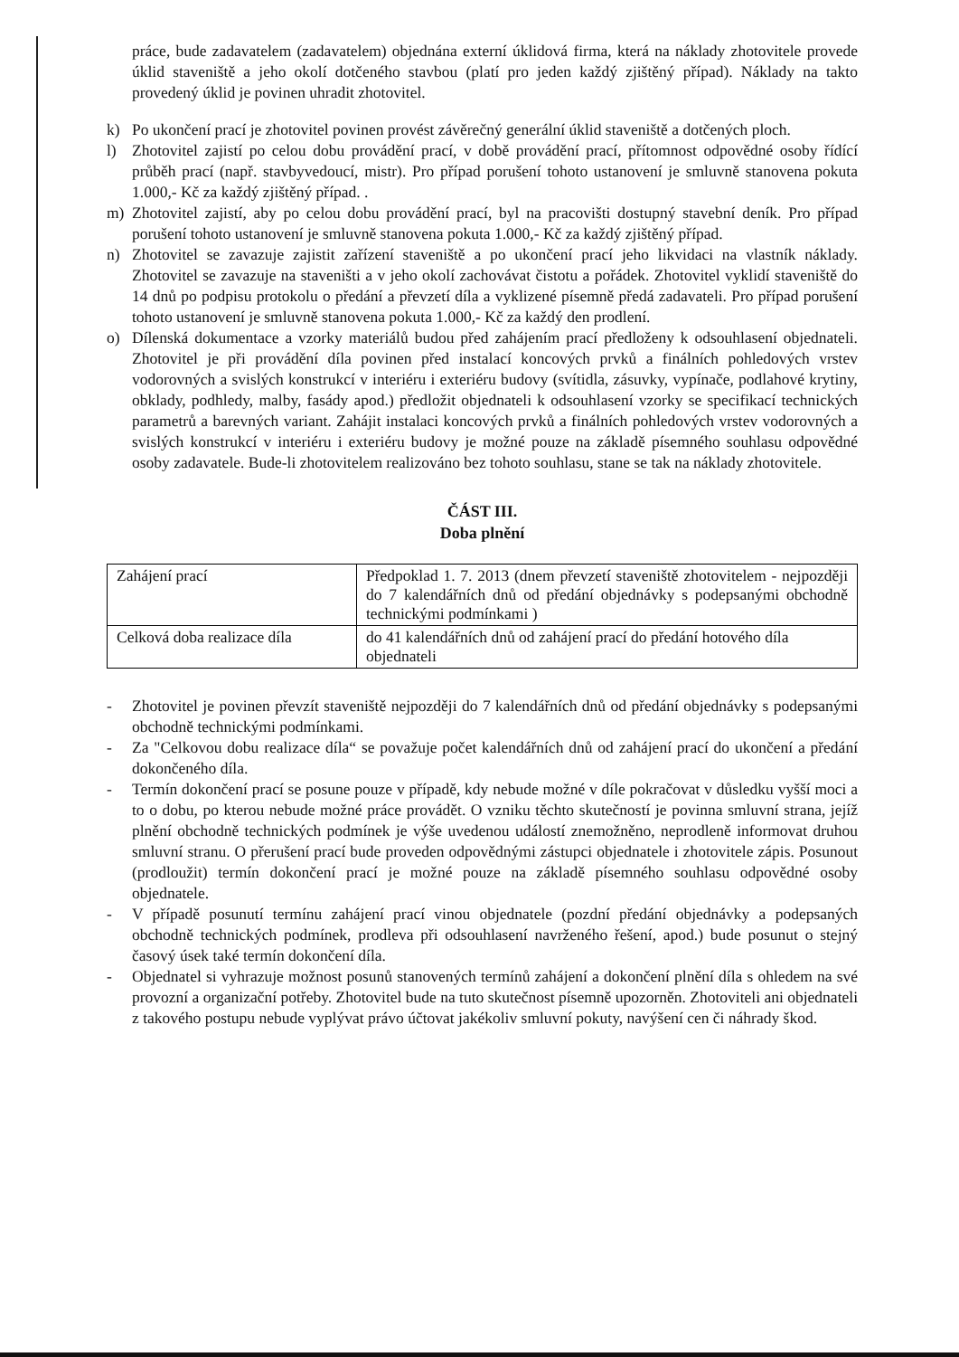práce, bude zadavatelem (zadavatelem) objednána externí úklidová firma, která na náklady zhotovitele provede úklid staveniště a jeho okolí dotčeného stavbou (platí pro jeden každý zjištěný případ). Náklady na takto provedený úklid je povinen uhradit zhotovitel.
k) Po ukončení prací je zhotovitel povinen provést závěrečný generální úklid staveniště a dotčených ploch.
l) Zhotovitel zajistí po celou dobu provádění prací, v době provádění prací, přítomnost odpovědné osoby řídící průběh prací (např. stavbyvedoucí, mistr). Pro případ porušení tohoto ustanovení je smluvně stanovena pokuta 1.000,- Kč za každý zjištěný případ. .
m) Zhotovitel zajistí, aby po celou dobu provádění prací, byl na pracovišti dostupný stavební deník. Pro případ porušení tohoto ustanovení je smluvně stanovena pokuta 1.000,- Kč za každý zjištěný případ.
n) Zhotovitel se zavazuje zajistit zařízení staveniště a po ukončení prací jeho likvidaci na vlastník náklady. Zhotovitel se zavazuje na staveništi a v jeho okolí zachovávat čistotu a pořádek. Zhotovitel vyklidí staveniště do 14 dnů po podpisu protokolu o předání a převzetí díla a vyklizené písemně předá zadavateli. Pro případ porušení tohoto ustanovení je smluvně stanovena pokuta 1.000,- Kč za každý den prodlení.
o) Dílenská dokumentace a vzorky materiálů budou před zahájením prací předloženy k odsouhlasení objednateli. Zhotovitel je při provádění díla povinen před instalací koncových prvků a finálních pohledových vrstev vodorovných a svislých konstrukcí v interiéru i exteriéru budovy (svítidla, zásuvky, vypínače, podlahové krytiny, obklady, podhledy, malby, fasády apod.) předložit objednateli k odsouhlasení vzorky se specifikací technických parametrů a barevných variant. Zahájit instalaci koncových prvků a finálních pohledových vrstev vodorovných a svislých konstrukcí v interiéru i exteriéru budovy je možné pouze na základě písemného souhlasu odpovědné osoby zadavatele. Bude-li zhotovitelem realizováno bez tohoto souhlasu, stane se tak na náklady zhotovitele.
ČÁST III.
Doba plnění
| Zahájení prací | Předpoklad 1. 7. 2013 (dnem převzetí staveniště zhotovitelem - nejpozději do 7 kalendářních dnů od předání objednávky s podepsanými obchodně technickými podmínkami ) |
| Celková doba realizace díla | do 41 kalendářních dnů od zahájení prací do předání hotového díla objednateli |
- Zhotovitel je povinen převzít staveniště nejpozději do 7 kalendářních dnů od předání objednávky s podepsanými obchodně technickými podmínkami.
- Za "Celkovou dobu realizace díla“ se považuje počet kalendářních dnů od zahájení prací do ukončení a předání dokončeného díla.
- Termín dokončení prací se posune pouze v případě, kdy nebude možné v díle pokračovat v důsledku vyšší moci a to o dobu, po kterou nebude možné práce provádět. O vzniku těchto skutečností je povinna smluvní strana, jejíž plnění obchodně technických podmínek je výše uvedenou událostí znemožněno, neprodleně informovat druhou smluvní stranu. O přerušení prací bude proveden odpovědnými zástupci objednatele i zhotovitele zápis. Posunout (prodloužit) termín dokončení prací je možné pouze na základě písemného souhlasu odpovědné osoby objednatele.
- V případě posunutí termínu zahájení prací vinou objednatele (pozdní předání objednávky a podepsaných obchodně technických podmínek, prodleva při odsouhlasení navrženého řešení, apod.) bude posunut o stejný časový úsek také termín dokončení díla.
- Objednatel si vyhrazuje možnost posunů stanovených termínů zahájení a dokončení plnění díla s ohledem na své provozní a organizační potřeby. Zhotovitel bude na tuto skutečnost písemně upozorněn. Zhotoviteli ani objednateli z takového postupu nebude vyplývat právo účtovat jakékoliv smluvní pokuty, navýšení cen či náhrady škod.